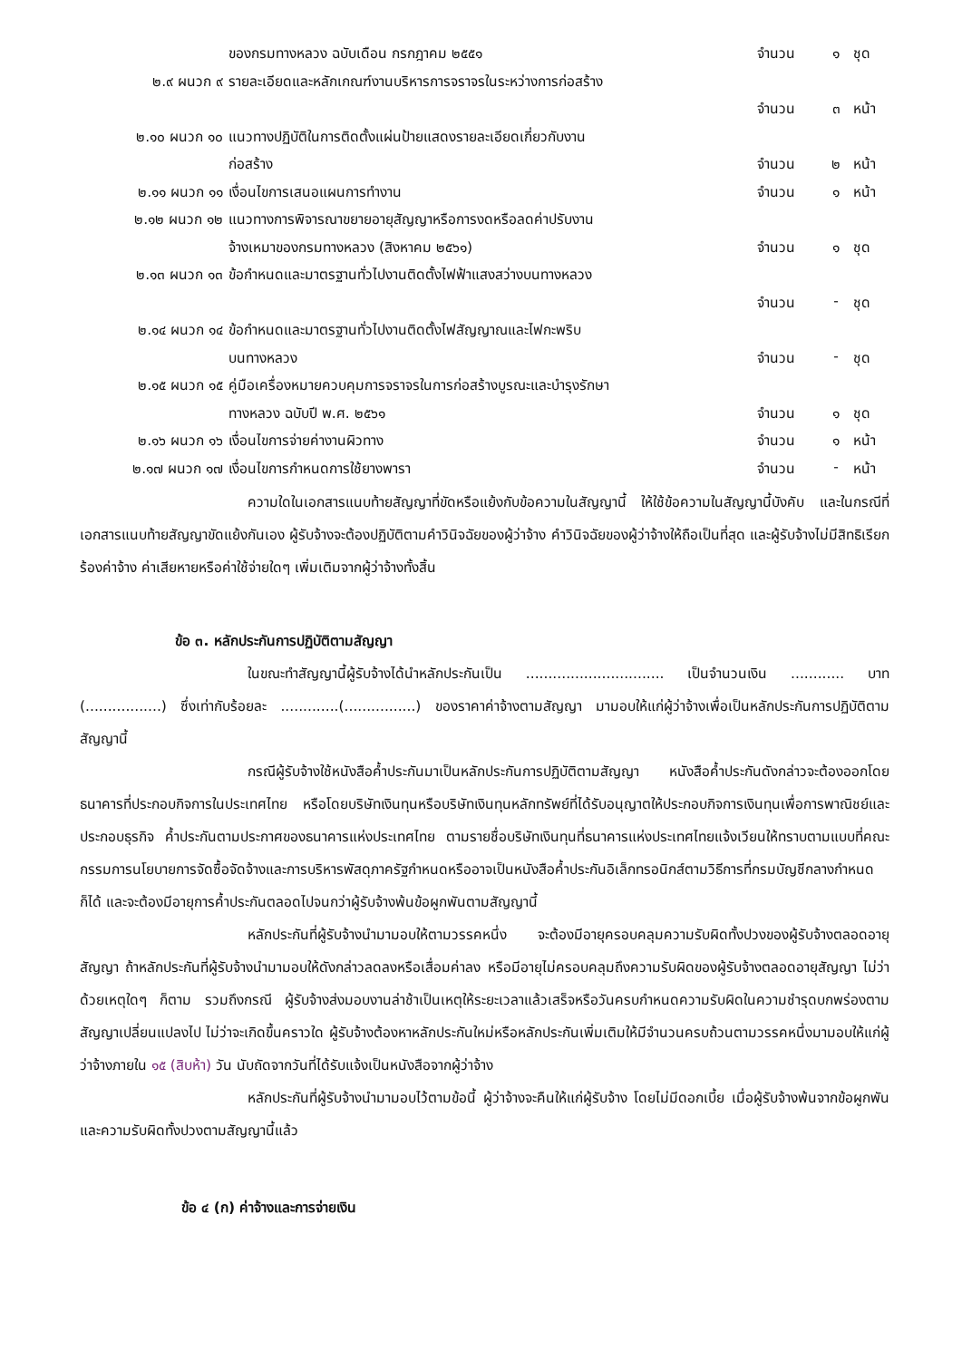| | ของกรมทางหลวง ฉบับเดือน กรกฎาคม ๒๕๕๑ | จำนวน | ๑ | ชุด |
| ๒.๙ ผนวก ๙ | รายละเอียดและหลักเกณฑ์งานบริหารการจราจรในระหว่างการก่อสร้าง | | | |
| | | จำนวน | ๓ | หน้า |
| ๒.๑๐ ผนวก ๑๐ | แนวทางปฏิบัติในการติดตั้งแผ่นป้ายแสดงรายละเอียดเกี่ยวกับงาน | | | |
| | ก่อสร้าง | จำนวน | ๒ | หน้า |
| ๒.๑๑ ผนวก ๑๑ | เงื่อนไขการเสนอแผนการทำงาน | จำนวน | ๑ | หน้า |
| ๒.๑๒ ผนวก ๑๒ | แนวทางการพิจารณาขยายอายุสัญญาหรือการงดหรือลดค่าปรับงาน | | | |
| | จ้างเหมาของกรมทางหลวง (สิงหาคม ๒๕๖๑) | จำนวน | ๑ | ชุด |
| ๒.๑๓ ผนวก ๑๓ | ข้อกำหนดและมาตรฐานทั่วไปงานติดตั้งไฟฟ้าแสงสว่างบนทางหลวง | | | |
| | | จำนวน | - | ชุด |
| ๒.๑๔ ผนวก ๑๔ | ข้อกำหนดและมาตรฐานทั่วไปงานติดตั้งไฟสัญญาณและไฟกะพริบ | | | |
| | บนทางหลวง | จำนวน | - | ชุด |
| ๒.๑๕ ผนวก ๑๕ | คู่มือเครื่องหมายควบคุมการจราจรในการก่อสร้างบูรณะและบำรุงรักษา | | | |
| | ทางหลวง ฉบับปี พ.ศ. ๒๕๖๑ | จำนวน | ๑ | ชุด |
| ๒.๑๖ ผนวก ๑๖ | เงื่อนไขการจ่ายค่างานผิวทาง | จำนวน | ๑ | หน้า |
| ๒.๑๗ ผนวก ๑๗ | เงื่อนไขการกำหนดการใช้ยางพารา | จำนวน | - | หน้า |
ความใดในเอกสารแนบท้ายสัญญาที่ขัดหรือแย้งกับข้อความในสัญญานี้ ให้ใช้ข้อความในสัญญานี้บังคับ และในกรณีที่เอกสารแนบท้ายสัญญาขัดแย้งกันเอง ผู้รับจ้างจะต้องปฏิบัติตามคำวินิจฉัยของผู้ว่าจ้าง คำวินิจฉัยของผู้ว่าจ้างให้ถือเป็นที่สุด และผู้รับจ้างไม่มีสิทธิเรียกร้องค่าจ้าง ค่าเสียหายหรือค่าใช้จ่ายใดๆ เพิ่มเติมจากผู้ว่าจ้างทั้งสิ้น
ข้อ ๓. หลักประกันการปฏิบัติตามสัญญา
ในขณะทำสัญญานี้ผู้รับจ้างได้นำหลักประกันเป็น ............................... เป็นจำนวนเงิน ............ บาท (.................) ซึ่งเท่ากับร้อยละ .............(................) ของราคาค่าจ้างตามสัญญา มามอบให้แก่ผู้ว่าจ้างเพื่อเป็นหลักประกันการปฏิบัติตามสัญญานี้
กรณีผู้รับจ้างใช้หนังสือค้ำประกันมาเป็นหลักประกันการปฏิบัติตามสัญญา หนังสือค้ำประกันดังกล่าวจะต้องออกโดยธนาคารที่ประกอบกิจการในประเทศไทย หรือโดยบริษัทเงินทุนหรือบริษัทเงินทุนหลักทรัพย์ที่ได้รับอนุญาตให้ประกอบกิจการเงินทุนเพื่อการพาณิชย์และประกอบธุรกิจ ค้ำประกันตามประกาศของธนาคารแห่งประเทศไทย ตามรายชื่อบริษัทเงินทุนที่ธนาคารแห่งประเทศไทยแจ้งเวียนให้ทราบตามแบบที่คณะกรรมการนโยบายการจัดซื้อจัดจ้างและการบริหารพัสดุภาครัฐกำหนดหรืออาจเป็นหนังสือค้ำประกันอิเล็กทรอนิกส์ตามวิธีการที่กรมบัญชีกลางกำหนดก็ได้ และจะต้องมีอายุการค้ำประกันตลอดไปจนกว่าผู้รับจ้างพ้นข้อผูกพันตามสัญญานี้
หลักประกันที่ผู้รับจ้างนำมามอบให้ตามวรรคหนึ่ง จะต้องมีอายุครอบคลุมความรับผิดทั้งปวงของผู้รับจ้างตลอดอายุสัญญา ถ้าหลักประกันที่ผู้รับจ้างนำมามอบให้ดังกล่าวลดลงหรือเสื่อมค่าลง หรือมีอายุไม่ครอบคลุมถึงความรับผิดของผู้รับจ้างตลอดอายุสัญญา ไม่ว่าด้วยเหตุใดๆ ก็ตาม รวมถึงกรณี ผู้รับจ้างส่งมอบงานล่าช้าเป็นเหตุให้ระยะเวลาแล้วเสร็จหรือวันครบกำหนดความรับผิดในความชำรุดบกพร่องตามสัญญาเปลี่ยนแปลงไป ไม่ว่าจะเกิดขึ้นคราวใด ผู้รับจ้างต้องหาหลักประกันใหม่หรือหลักประกันเพิ่มเติมให้มีจำนวนครบถ้วนตามวรรคหนึ่งมามอบให้แก่ผู้ว่าจ้างภายใน ๑๕ (สิบห้า) วัน นับถัดจากวันที่ได้รับแจ้งเป็นหนังสือจากผู้ว่าจ้าง
หลักประกันที่ผู้รับจ้างนำมามอบไว้ตามข้อนี้ ผู้ว่าจ้างจะคืนให้แก่ผู้รับจ้าง โดยไม่มีดอกเบี้ย เมื่อผู้รับจ้างพ้นจากข้อผูกพัน และความรับผิดทั้งปวงตามสัญญานี้แล้ว
ข้อ ๔ (ก) ค่าจ้างและการจ่ายเงิน